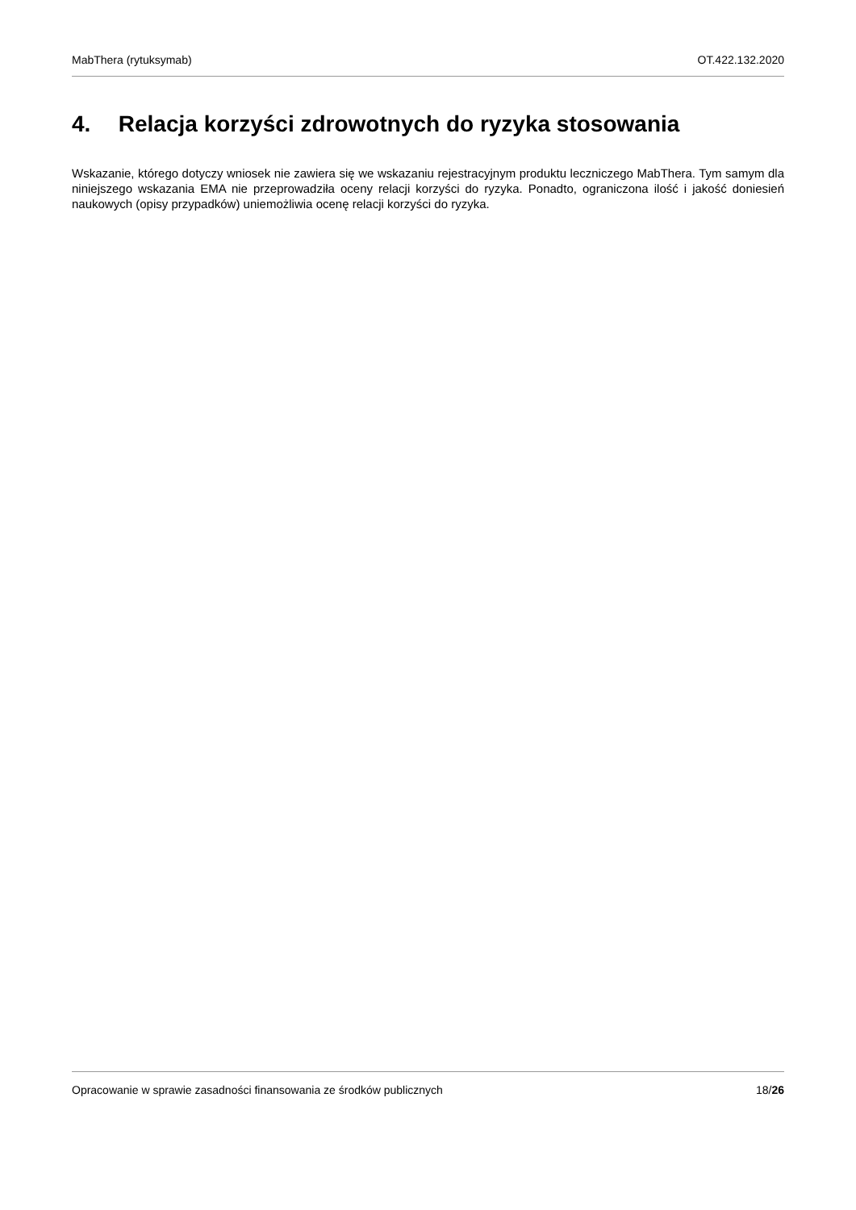MabThera (rytuksymab) OT.422.132.2020
4. Relacja korzyści zdrowotnych do ryzyka stosowania
Wskazanie, którego dotyczy wniosek nie zawiera się we wskazaniu rejestracyjnym produktu leczniczego MabThera. Tym samym dla niniejszego wskazania EMA nie przeprowadziła oceny relacji korzyści do ryzyka. Ponadto, ograniczona ilość i jakość doniesień naukowych (opisy przypadków) uniemożliwia ocenę relacji korzyści do ryzyka.
Opracowanie w sprawie zasadności finansowania ze środków publicznych 18/26